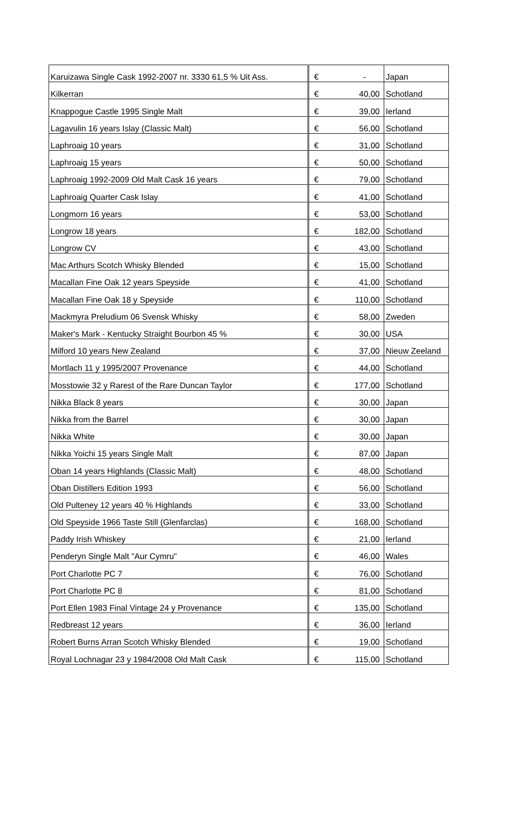| Karuizawa Single Cask 1992-2007 nr. 3330 61,5 % Uit Ass. | € | - | Japan |
| Kilkerran | € | 40,00 | Schotland |
| Knappogue Castle 1995 Single Malt | € | 39,00 | Ierland |
| Lagavulin 16 years Islay (Classic Malt) | € | 56,00 | Schotland |
| Laphroaig 10 years | € | 31,00 | Schotland |
| Laphroaig 15 years | € | 50,00 | Schotland |
| Laphroaig 1992-2009 Old Malt Cask 16 years | € | 79,00 | Schotland |
| Laphroaig Quarter Cask Islay | € | 41,00 | Schotland |
| Longmorn 16 years | € | 53,00 | Schotland |
| Longrow 18 years | € | 182,00 | Schotland |
| Longrow CV | € | 43,00 | Schotland |
| Mac Arthurs Scotch Whisky Blended | € | 15,00 | Schotland |
| Macallan Fine Oak 12 years Speyside | € | 41,00 | Schotland |
| Macallan Fine Oak 18 y Speyside | € | 110,00 | Schotland |
| Mackmyra Preludium 06 Svensk Whisky | € | 58,00 | Zweden |
| Maker's Mark - Kentucky Straight Bourbon 45 % | € | 30,00 | USA |
| Milford 10 years New Zealand | € | 37,00 | Nieuw Zeeland |
| Mortlach 11 y 1995/2007 Provenance | € | 44,00 | Schotland |
| Mosstowie 32 y Rarest of the Rare Duncan Taylor | € | 177,00 | Schotland |
| Nikka Black 8 years | € | 30,00 | Japan |
| Nikka from the Barrel | € | 30,00 | Japan |
| Nikka White | € | 30,00 | Japan |
| Nikka Yoichi 15 years Single Malt | € | 87,00 | Japan |
| Oban 14 years Highlands (Classic Malt) | € | 48,00 | Schotland |
| Oban Distillers Edition 1993 | € | 56,00 | Schotland |
| Old Pulteney 12 years 40 % Highlands | € | 33,00 | Schotland |
| Old Speyside 1966 Taste Still (Glenfarclas) | € | 168,00 | Schotland |
| Paddy Irish Whiskey | € | 21,00 | Ierland |
| Penderyn Single Malt "Aur Cymru" | € | 46,00 | Wales |
| Port Charlotte PC 7 | € | 76,00 | Schotland |
| Port Charlotte PC 8 | € | 81,00 | Schotland |
| Port Ellen 1983 Final Vintage 24 y Provenance | € | 135,00 | Schotland |
| Redbreast 12 years | € | 36,00 | Ierland |
| Robert Burns Arran Scotch Whisky Blended | € | 19,00 | Schotland |
| Royal Lochnagar 23 y 1984/2008 Old Malt Cask | € | 115,00 | Schotland |